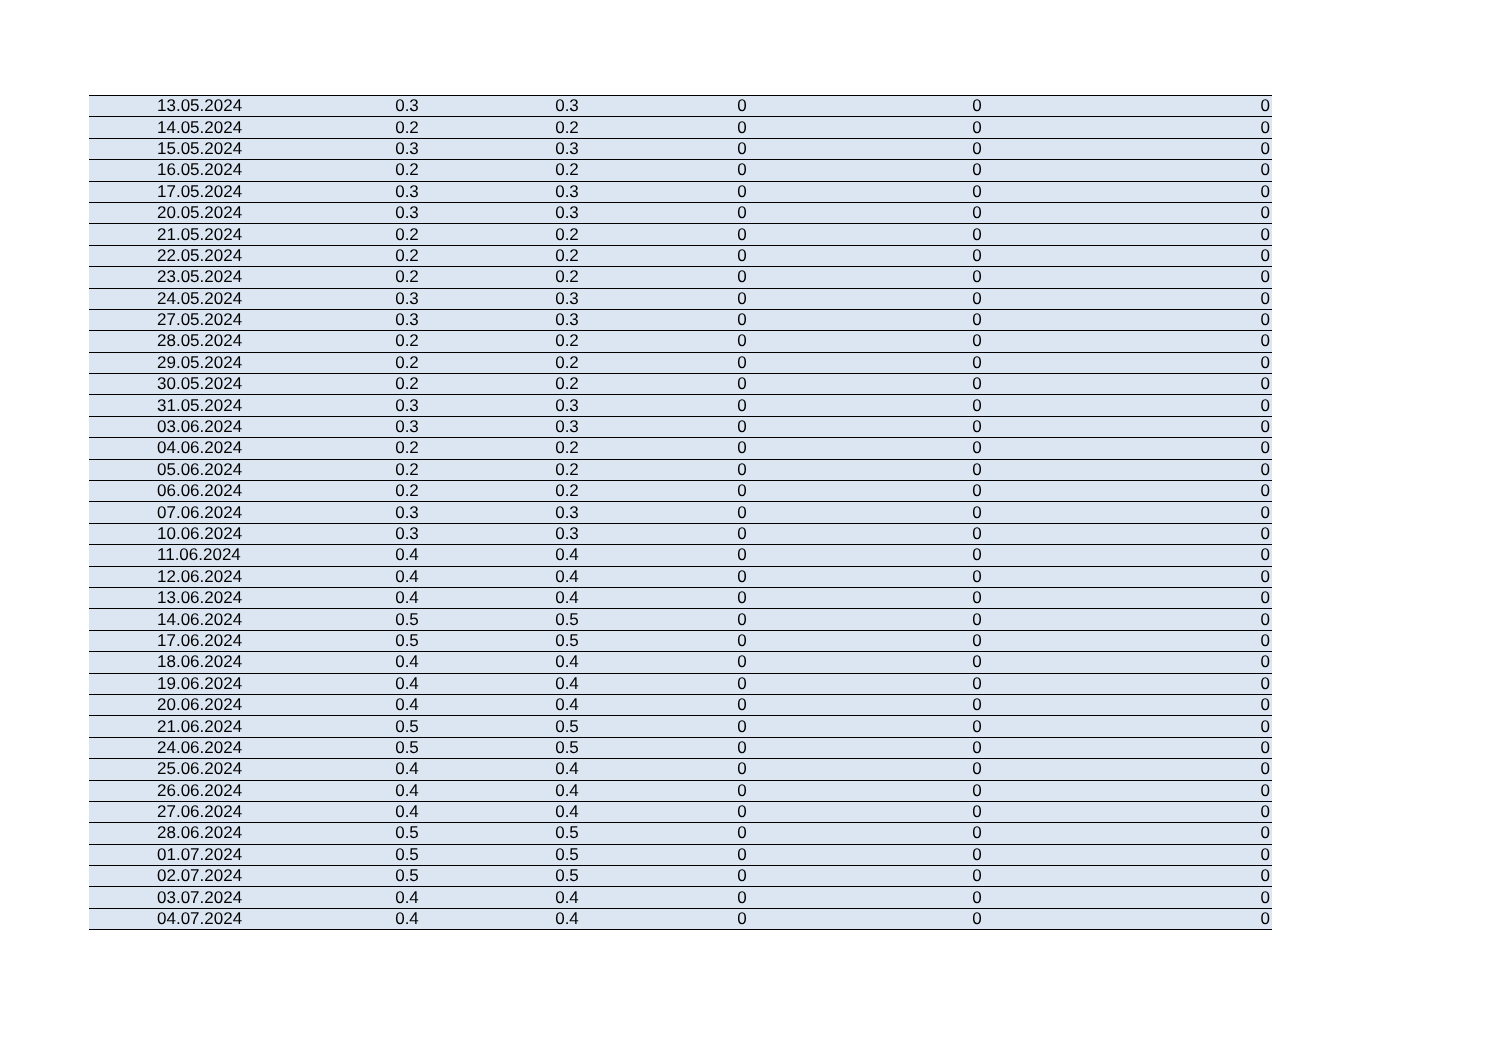| 13.05.2024 | 0.3 | 0.3 | 0 | 0 | 0 |
| 14.05.2024 | 0.2 | 0.2 | 0 | 0 | 0 |
| 15.05.2024 | 0.3 | 0.3 | 0 | 0 | 0 |
| 16.05.2024 | 0.2 | 0.2 | 0 | 0 | 0 |
| 17.05.2024 | 0.3 | 0.3 | 0 | 0 | 0 |
| 20.05.2024 | 0.3 | 0.3 | 0 | 0 | 0 |
| 21.05.2024 | 0.2 | 0.2 | 0 | 0 | 0 |
| 22.05.2024 | 0.2 | 0.2 | 0 | 0 | 0 |
| 23.05.2024 | 0.2 | 0.2 | 0 | 0 | 0 |
| 24.05.2024 | 0.3 | 0.3 | 0 | 0 | 0 |
| 27.05.2024 | 0.3 | 0.3 | 0 | 0 | 0 |
| 28.05.2024 | 0.2 | 0.2 | 0 | 0 | 0 |
| 29.05.2024 | 0.2 | 0.2 | 0 | 0 | 0 |
| 30.05.2024 | 0.2 | 0.2 | 0 | 0 | 0 |
| 31.05.2024 | 0.3 | 0.3 | 0 | 0 | 0 |
| 03.06.2024 | 0.3 | 0.3 | 0 | 0 | 0 |
| 04.06.2024 | 0.2 | 0.2 | 0 | 0 | 0 |
| 05.06.2024 | 0.2 | 0.2 | 0 | 0 | 0 |
| 06.06.2024 | 0.2 | 0.2 | 0 | 0 | 0 |
| 07.06.2024 | 0.3 | 0.3 | 0 | 0 | 0 |
| 10.06.2024 | 0.3 | 0.3 | 0 | 0 | 0 |
| 11.06.2024 | 0.4 | 0.4 | 0 | 0 | 0 |
| 12.06.2024 | 0.4 | 0.4 | 0 | 0 | 0 |
| 13.06.2024 | 0.4 | 0.4 | 0 | 0 | 0 |
| 14.06.2024 | 0.5 | 0.5 | 0 | 0 | 0 |
| 17.06.2024 | 0.5 | 0.5 | 0 | 0 | 0 |
| 18.06.2024 | 0.4 | 0.4 | 0 | 0 | 0 |
| 19.06.2024 | 0.4 | 0.4 | 0 | 0 | 0 |
| 20.06.2024 | 0.4 | 0.4 | 0 | 0 | 0 |
| 21.06.2024 | 0.5 | 0.5 | 0 | 0 | 0 |
| 24.06.2024 | 0.5 | 0.5 | 0 | 0 | 0 |
| 25.06.2024 | 0.4 | 0.4 | 0 | 0 | 0 |
| 26.06.2024 | 0.4 | 0.4 | 0 | 0 | 0 |
| 27.06.2024 | 0.4 | 0.4 | 0 | 0 | 0 |
| 28.06.2024 | 0.5 | 0.5 | 0 | 0 | 0 |
| 01.07.2024 | 0.5 | 0.5 | 0 | 0 | 0 |
| 02.07.2024 | 0.5 | 0.5 | 0 | 0 | 0 |
| 03.07.2024 | 0.4 | 0.4 | 0 | 0 | 0 |
| 04.07.2024 | 0.4 | 0.4 | 0 | 0 | 0 |